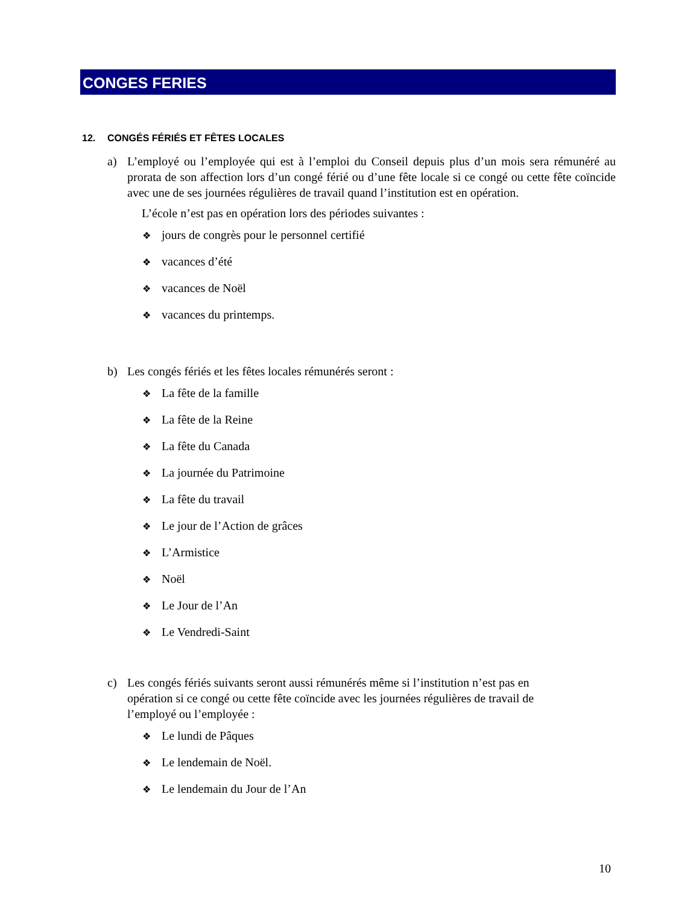CONGES FERIES
12. CONGÉS FÉRIÉS ET FÊTES LOCALES
a) L’employé ou l’employée qui est à l’emploi du Conseil depuis plus d’un mois sera rémunéré au prorata de son affection lors d’un congé férié ou d’une fête locale si ce congé ou cette fête coïncide avec une de ses journées régulières de travail quand l’institution est en opération.
L’école n’est pas en opération lors des périodes suivantes :
❖ jours de congrès pour le personnel certifié
❖ vacances d’été
❖ vacances de Noël
❖ vacances du printemps.
b) Les congés fériés et les fêtes locales rémunérés seront :
❖ La fête de la famille
❖ La fête de la Reine
❖ La fête du Canada
❖ La journée du Patrimoine
❖ La fête du travail
❖ Le jour de l’Action de grâces
❖ L’Armistice
❖ Noël
❖ Le Jour de l’An
❖ Le Vendredi-Saint
c) Les congés fériés suivants seront aussi rémunérés même si l’institution n’est pas en opération si ce congé ou cette fête coïncide avec les journées régulières de travail de l’employé ou l’employée :
❖ Le lundi de Pâques
❖ Le lendemain de Noël.
❖ Le lendemain du Jour de l’An
10